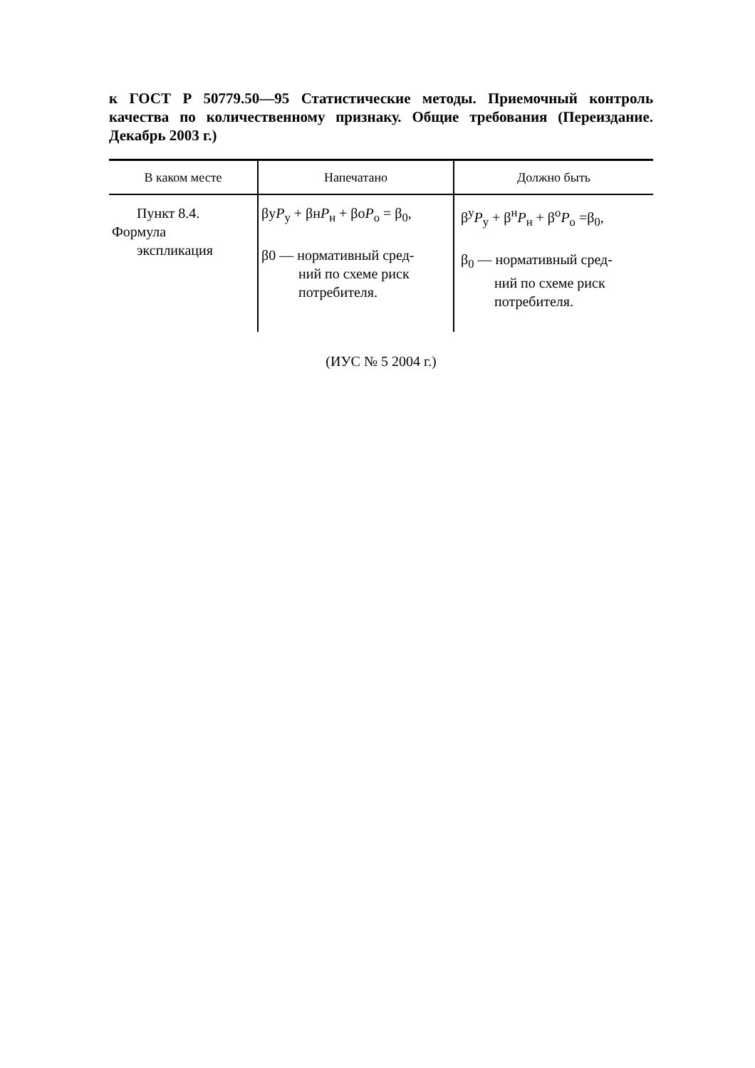к ГОСТ Р 50779.50—95 Статистические методы. Приемочный контроль качества по количественному признаку. Общие требования (Переиздание. Декабрь 2003 г.)
| В каком месте | Напечатано | Должно быть |
| --- | --- | --- |
| Пункт 8.4. Формула экспликация | βу P<sub>у</sub> + βн P<sub>н</sub> + βо P<sub>о</sub> = β<sub>0</sub>, β0 — нормативный сред- ний по схеме риск потребителя. | β<sup>у</sup> P<sub>у</sub> + β<sup>н</sup> P<sub>н</sub> + β<sup>о</sup> P<sub>о</sub> =β<sub>0</sub>, β<sub>0</sub> — нормативный сред- ний по схеме риск потребителя. |
(ИУС № 5 2004 г.)